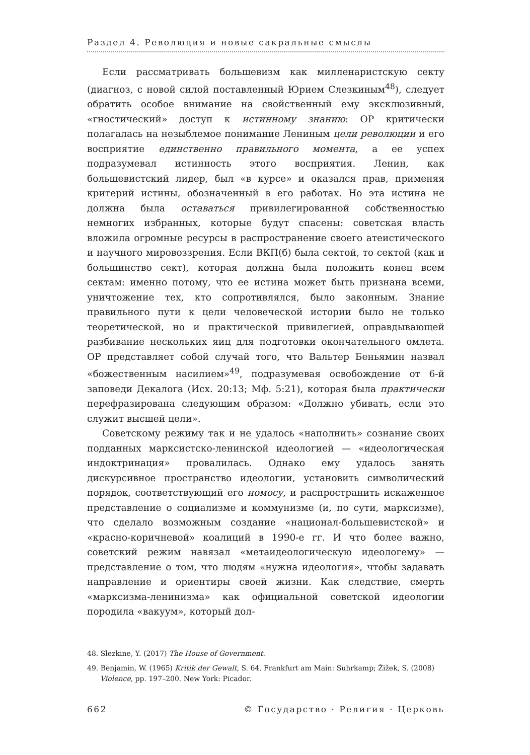Раздел 4. Революция и новые сакральные смыслы
Если рассматривать большевизм как милленаристскую секту (диагноз, с новой силой поставленный Юрием Слезкиным<sup>48</sup>), следует обратить особое внимание на свойственный ему эксклюзивный, «гностический» доступ к истинному знанию: ОР критически полагалась на незыблемое понимание Лениным цели революции и его восприятие единственно правильного момента, а ее успех подразумевал истинность этого восприятия. Ленин, как большевистский лидер, был «в курсе» и оказался прав, применяя критерий истины, обозначенный в его работах. Но эта истина не должна была оставаться привилегированной собственностью немногих избранных, которые будут спасены: советская власть вложила огромные ресурсы в распространение своего атеистического и научного мировоззрения. Если ВКП(б) была сектой, то сектой (как и большинство сект), которая должна была положить конец всем сектам: именно потому, что ее истина может быть признана всеми, уничтожение тех, кто сопротивлялся, было законным. Знание правильного пути к цели человеческой истории было не только теоретической, но и практической привилегией, оправдывающей разбивание нескольких яиц для подготовки окончательного омлета. ОР представляет собой случай того, что Вальтер Беньямин назвал «божественным насилием»<sup>49</sup>, подразумевая освобождение от 6-й заповеди Декалога (Исх. 20:13; Мф. 5:21), которая была практически перефразирована следующим образом: «Должно убивать, если это служит высшей цели».
Советскому режиму так и не удалось «наполнить» сознание своих подданных марксистско-ленинской идеологией — «идеологическая индоктринация» провалилась. Однако ему удалось занять дискурсивное пространство идеологии, установить символический порядок, соответствующий его номосу, и распространить искаженное представление о социализме и коммунизме (и, по сути, марксизме), что сделало возможным создание «национал-большевистской» и «красно-коричневой» коалиций в 1990-е гг. И что более важно, советский режим навязал «метаидеологическую идеологему» — представление о том, что людям «нужна идеология», чтобы задавать направление и ориентиры своей жизни. Как следствие, смерть «марксизма-ленинизма» как официальной советской идеологии породила «вакуум», который дол-
48. Slezkine, Y. (2017) The House of Government.
49. Benjamin, W. (1965) Kritik der Gewalt, S. 64. Frankfurt am Main: Suhrkamp; Žižek, S. (2008) Violence, pp. 197–200. New York: Picador.
662 © Государство · Религия · Церковь